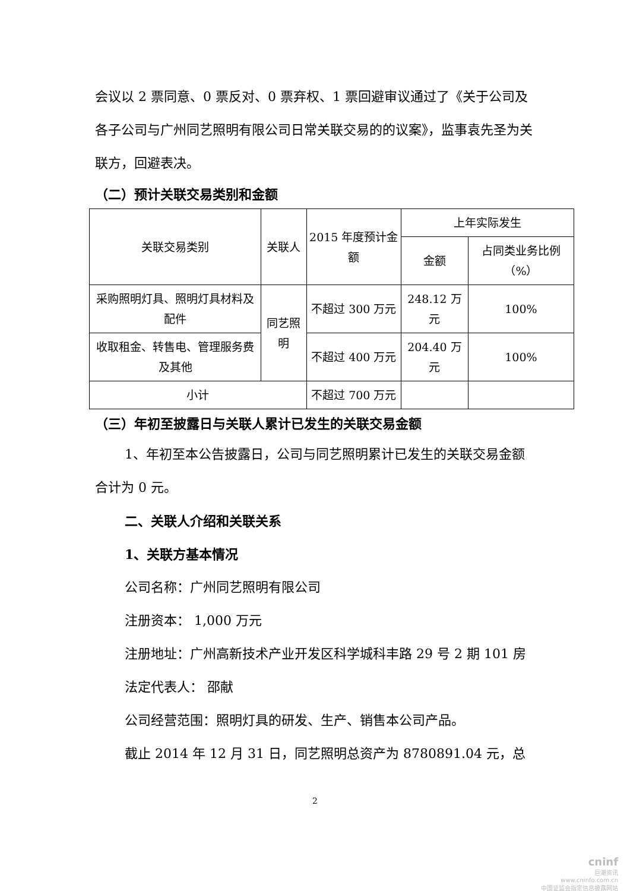会议以 2 票同意、0 票反对、0 票弃权、1 票回避审议通过了《关于公司及各子公司与广州同艺照明有限公司日常关联交易的的议案》，监事袁先圣为关联方，回避表决。
（二）预计关联交易类别和金额
| 关联交易类别 | 关联人 | 2015 年度预计金额 | 上年实际发生 | |
| | | | 金额 | 占同类业务比例（%） |
| 采购照明灯具、照明灯具材料及配件 | 同艺照明 | 不超过 300 万元 | 248.12 万元 | 100% |
| 收取租金、转售电、管理服务费及其他 | | 不超过 400 万元 | 204.40 万元 | 100% |
| 小计 | | 不超过 700 万元 | | |
（三）年初至披露日与关联人累计已发生的关联交易金额
1、年初至本公告披露日，公司与同艺照明累计已发生的关联交易金额合计为 0 元。
二、关联人介绍和关联关系
1、关联方基本情况
公司名称：广州同艺照明有限公司
注册资本： 1,000 万元
注册地址：广州高新技术产业开发区科学城科丰路 29 号 2 期 101 房
法定代表人： 邵献
公司经营范围：照明灯具的研发、生产、销售本公司产品。
截止 2014 年 12 月 31 日，同艺照明总资产为 8780891.04 元，总
2
cninf
巨潮资讯
www.cninfo.com.cn
中国证监会指定信息披露网站